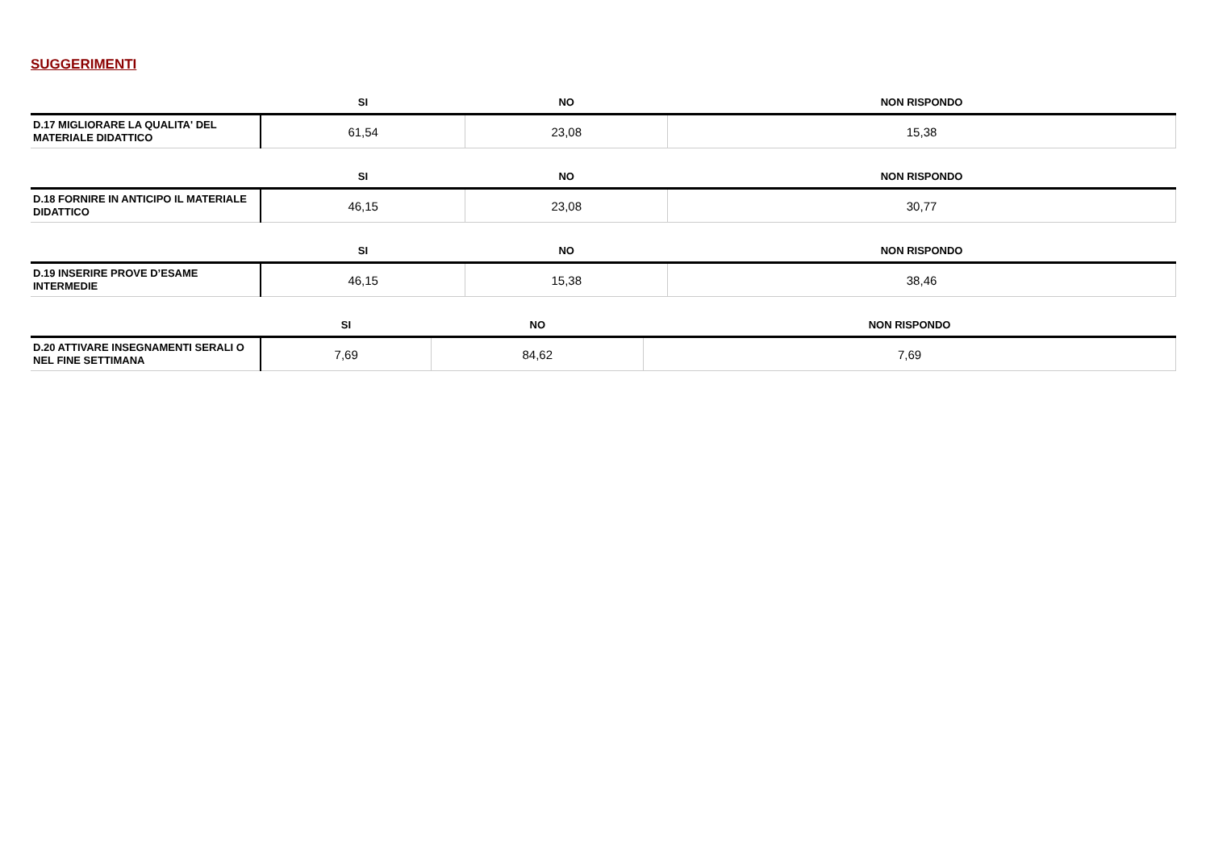SUGGERIMENTI
| | SI | NO | NON RISPONDO |
| --- | --- | --- | --- |
| D.17 MIGLIORARE LA QUALITA' DEL MATERIALE DIDATTICO | 61,54 | 23,08 | 15,38 |
| | SI | NO | NON RISPONDO |
| --- | --- | --- | --- |
| D.18 FORNIRE IN ANTICIPO IL MATERIALE DIDATTICO | 46,15 | 23,08 | 30,77 |
| | SI | NO | NON RISPONDO |
| --- | --- | --- | --- |
| D.19 INSERIRE PROVE D’ESAME INTERMEDIE | 46,15 | 15,38 | 38,46 |
| | SI | NO | NON RISPONDO |
| --- | --- | --- | --- |
| D.20 ATTIVARE INSEGNAMENTI SERALI O NEL FINE SETTIMANA | 7,69 | 84,62 | 7,69 |